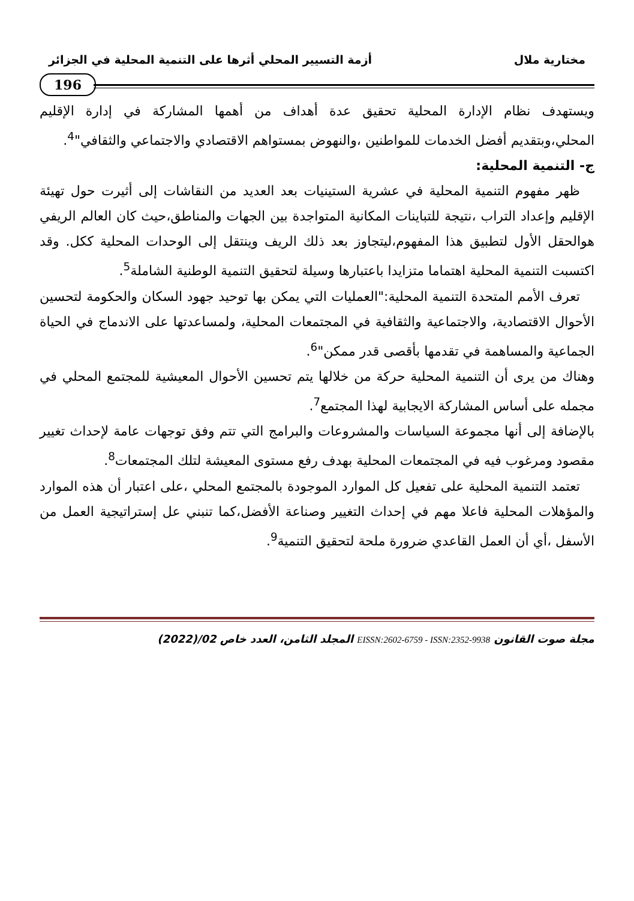مختارية ملال أزمة التسيير المحلي أثرها على التنمية المحلية في الجزائر
196
ويستهدف نظام الإدارة المحلية تحقيق عدة أهداف من أهمها المشاركة في إدارة الإقليم المحلي،وبتقديم أفضل الخدمات للمواطنين ،والنهوض بمستواهم الاقتصادي والاجتماعي والثقافي"<sup>4</sup>.
ج- التنمية المحلية:
ظهر مفهوم التنمية المحلية في عشرية الستينيات بعد العديد من النقاشات إلى أثيرت حول تهيئة الإقليم وإعداد التراب ،نتيجة للتباينات المكانية المتواجدة بين الجهات والمناطق،حيث كان العالم الريفي هوالحقل الأول لتطبيق هذا المفهوم،ليتجاوز بعد ذلك الريف وينتقل إلى الوحدات المحلية ككل. وقد اكتسبت التنمية المحلية اهتماما متزايدا باعتبارها وسيلة لتحقيق التنمية الوطنية الشاملة<sup>5</sup>.
تعرف الأمم المتحدة التنمية المحلية:"العمليات التي يمكن بها توحيد جهود السكان والحكومة لتحسين الأحوال الاقتصادية، والاجتماعية والثقافية في المجتمعات المحلية، ولمساعدتها على الاندماج في الحياة الجماعية والمساهمة في تقدمها بأقصى قدر ممكن"<sup>6</sup>.
وهناك من يرى أن التنمية المحلية حركة من خلالها يتم تحسين الأحوال المعيشية للمجتمع المحلي في مجمله على أساس المشاركة الايجابية لهذا المجتمع<sup>7</sup>.
بالإضافة إلى أنها مجموعة السياسات والمشروعات والبرامج التي تتم وفق توجهات عامة لإحداث تغيير مقصود ومرغوب فيه في المجتمعات المحلية بهدف رفع مستوى المعيشة لتلك المجتمعات<sup>8</sup>.
تعتمد التنمية المحلية على تفعيل كل الموارد الموجودة بالمجتمع المحلي ،على اعتبار أن هذه الموارد والمؤهلات المحلية فاعلا مهم في إحداث التغيير وصناعة الأفضل،كما تنبني عل إستراتيجية العمل من الأسفل ،أي أن العمل القاعدي ضرورة ملحة لتحقيق التنمية<sup>9</sup>.
مجلة صوت القانون EISSN:2602-6759 - ISSN:2352-9938 المجلد الثامن، العدد خاص 02/(2022)